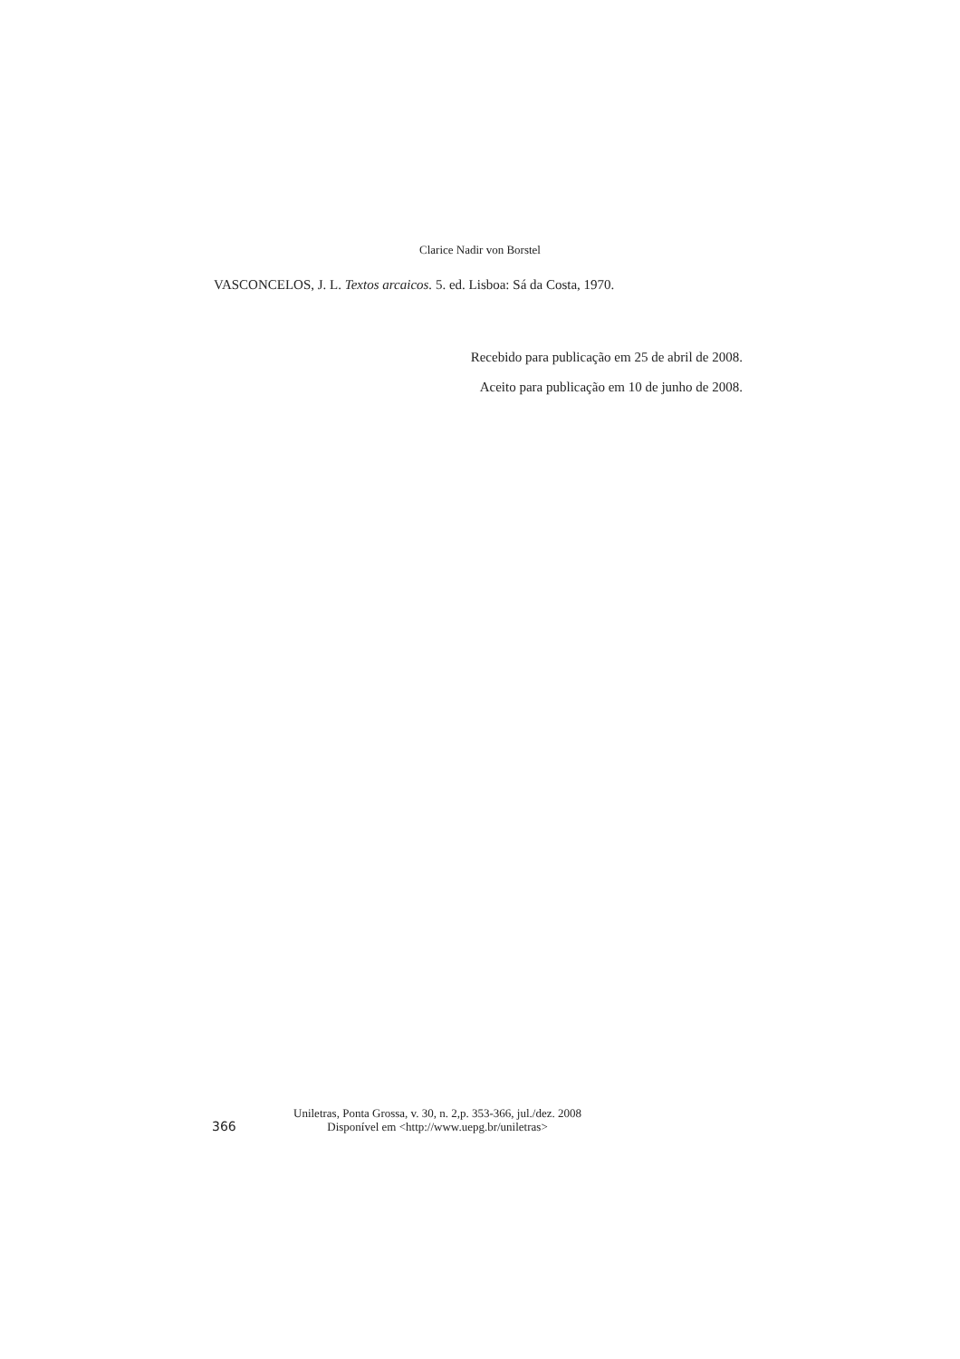Clarice Nadir von Borstel
VASCONCELOS, J. L. Textos arcaicos. 5. ed. Lisboa: Sá da Costa, 1970.
Recebido para publicação em 25 de abril de 2008.
Aceito para publicação em 10 de junho de 2008.
366
Uniletras, Ponta Grossa, v. 30, n. 2,p. 353-366, jul./dez. 2008
Disponível em <http://www.uepg.br/uniletras>